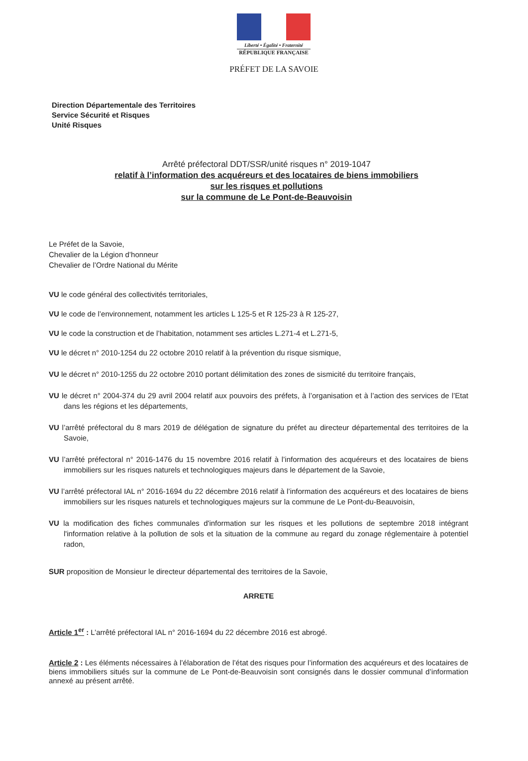Liberté • Égalité • Fraternité
RÉPUBLIQUE FRANÇAISE
PRÉFET DE LA SAVOIE
Direction Départementale des Territoires
Service Sécurité et Risques
Unité Risques
Arrêté préfectoral DDT/SSR/unité risques n° 2019-1047
relatif à l’information des acquéreurs et des locataires de biens immobiliers
sur les risques et pollutions
sur la commune de Le Pont-de-Beauvoisin
Le Préfet de la Savoie,
Chevalier de la Légion d’honneur
Chevalier de l’Ordre National du Mérite
VU le code général des collectivités territoriales,
VU le code de l’environnement, notamment les articles L 125-5 et R 125-23 à R 125-27,
VU le code la construction et de l’habitation, notamment ses articles L.271-4 et L.271-5,
VU le décret n° 2010-1254 du 22 octobre 2010 relatif à la prévention du risque sismique,
VU le décret n° 2010-1255 du 22 octobre 2010 portant délimitation des zones de sismicité du territoire français,
VU le décret n° 2004-374 du 29 avril 2004 relatif aux pouvoirs des préfets, à l’organisation et à l’action des services de l’Etat dans les régions et les départements,
VU l’arrêté préfectoral du 8 mars 2019 de délégation de signature du préfet au directeur départemental des territoires de la Savoie,
VU l’arrêté préfectoral n° 2016-1476 du 15 novembre 2016 relatif à l’information des acquéreurs et des locataires de biens immobiliers sur les risques naturels et technologiques majeurs dans le département de la Savoie,
VU l’arrêté préfectoral IAL n° 2016-1694 du 22 décembre 2016 relatif à l’information des acquéreurs et des locataires de biens immobiliers sur les risques naturels et technologiques majeurs sur la commune de Le Pont-du-Beauvoisin,
VU la modification des fiches communales d'information sur les risques et les pollutions de septembre 2018 intégrant l'information relative à la pollution de sols et la situation de la commune au regard du zonage réglementaire à potentiel radon,
SUR proposition de Monsieur le directeur départemental des territoires de la Savoie,
ARRETE
Article 1<sup>er</sup> : L’arrêté préfectoral IAL n° 2016-1694 du 22 décembre 2016 est abrogé.
Article 2 : Les éléments nécessaires à l’élaboration de l’état des risques pour l’information des acquéreurs et des locataires de biens immobiliers situés sur la commune de Le Pont-de-Beauvoisin sont consignés dans le dossier communal d’information annexé au présent arrêté.